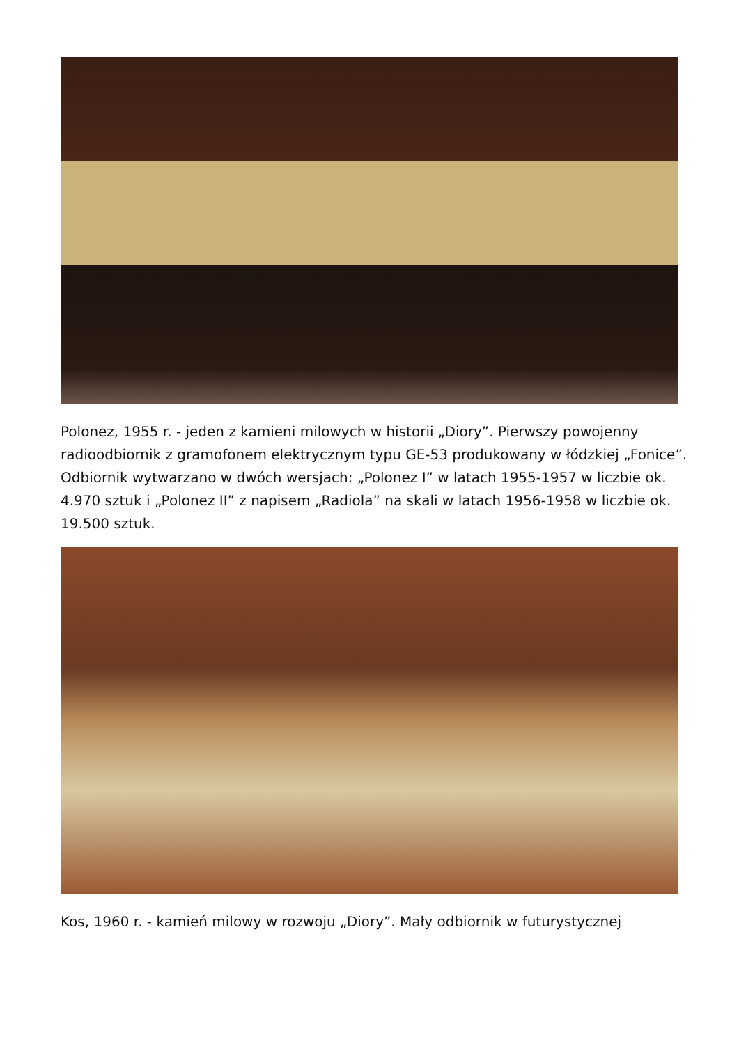Polonez, 1955 r. - jeden z kamieni milowych w historii „Diory”. Pierwszy powojenny radioodbiornik z gramofonem elektrycznym typu GE-53 produkowany w łódzkiej „Fonice”. Odbiornik wytwarzano w dwóch wersjach: „Polonez I” w latach 1955-1957 w liczbie ok. 4.970 sztuk i „Polonez II” z napisem „Radiola” na skali w latach 1956-1958 w liczbie ok. 19.500 sztuk.
Kos, 1960 r. - kamień milowy w rozwoju „Diory”. Mały odbiornik w futurystycznej